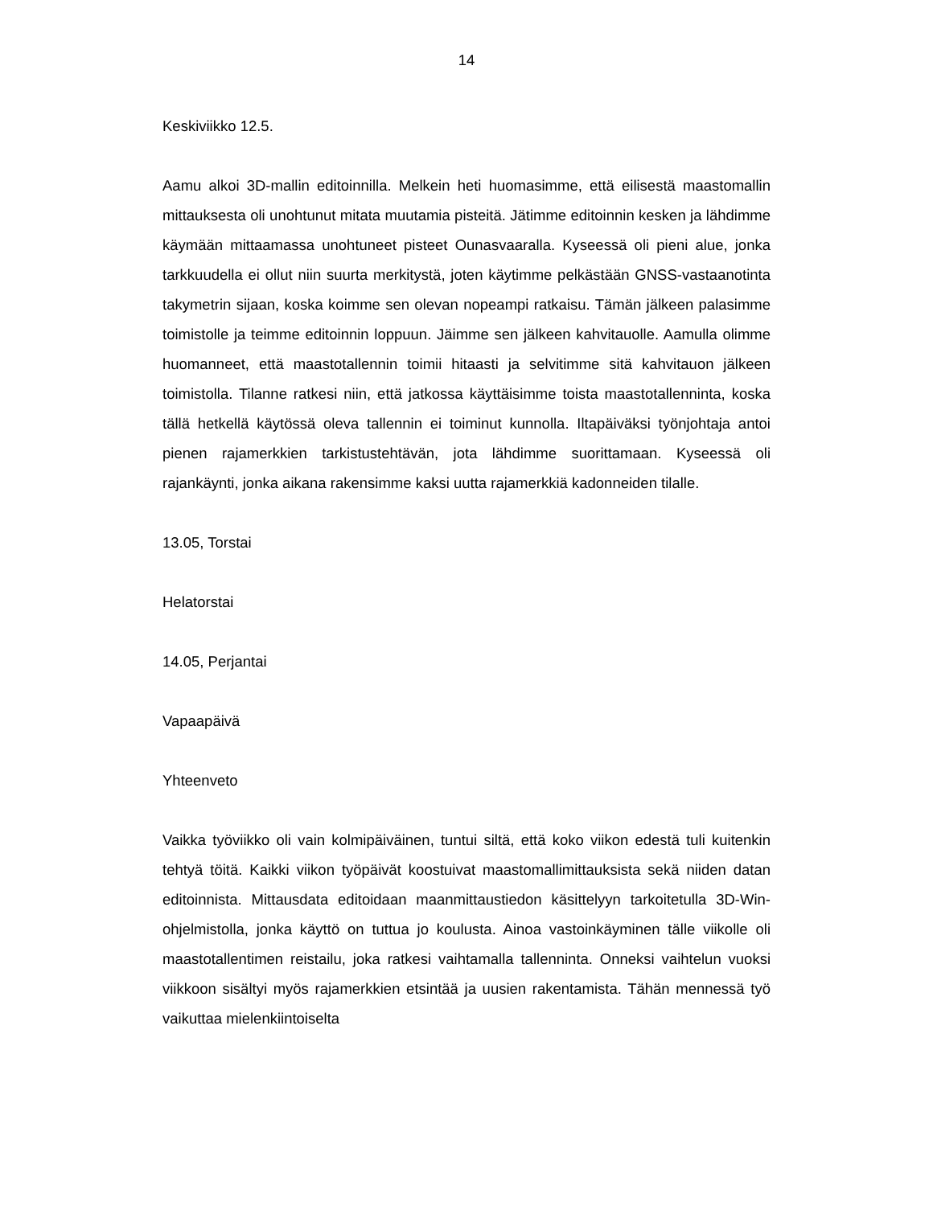14
Keskiviikko 12.5.
Aamu alkoi 3D-mallin editoinnilla. Melkein heti huomasimme, että eilisestä maastomallin mittauksesta oli unohtunut mitata muutamia pisteitä. Jätimme editoinnin kesken ja lähdimme käymään mittaamassa unohtuneet pisteet Ounasvaaralla. Kyseessä oli pieni alue, jonka tarkkuudella ei ollut niin suurta merkitystä, joten käytimme pelkästään GNSS-vastaanotinta takymetrin sijaan, koska koimme sen olevan nopeampi ratkaisu. Tämän jälkeen palasimme toimistolle ja teimme editoinnin loppuun. Jäimme sen jälkeen kahvitauolle. Aamulla olimme huomanneet, että maastotallennin toimii hitaasti ja selvitimme sitä kahvitauon jälkeen toimistolla. Tilanne ratkesi niin, että jatkossa käyttäisimme toista maastotallenninta, koska tällä hetkellä käytössä oleva tallennin ei toiminut kunnolla. Iltapäiväksi työnjohtaja antoi pienen rajamerkkien tarkistustehtävän, jota lähdimme suorittamaan. Kyseessä oli rajankäynti, jonka aikana rakensimme kaksi uutta rajamerkkiä kadonneiden tilalle.
13.05, Torstai
Helatorstai
14.05, Perjantai
Vapaapäivä
Yhteenveto
Vaikka työviikko oli vain kolmipäiväinen, tuntui siltä, että koko viikon edestä tuli kuitenkin tehtyä töitä. Kaikki viikon työpäivät koostuivat maastomallimittauksista sekä niiden datan editoinnista. Mittausdata editoidaan maanmittaustiedon käsittelyyn tarkoitetulla 3D-Win-ohjelmistolla, jonka käyttö on tuttua jo koulusta. Ainoa vastoinkäyminen tälle viikolle oli maastotallentimen reistailu, joka ratkesi vaihtamalla tallenninta. Onneksi vaihtelun vuoksi viikkoon sisältyi myös rajamerkkien etsintää ja uusien rakentamista. Tähän mennessä työ vaikuttaa mielenkiintoiselta